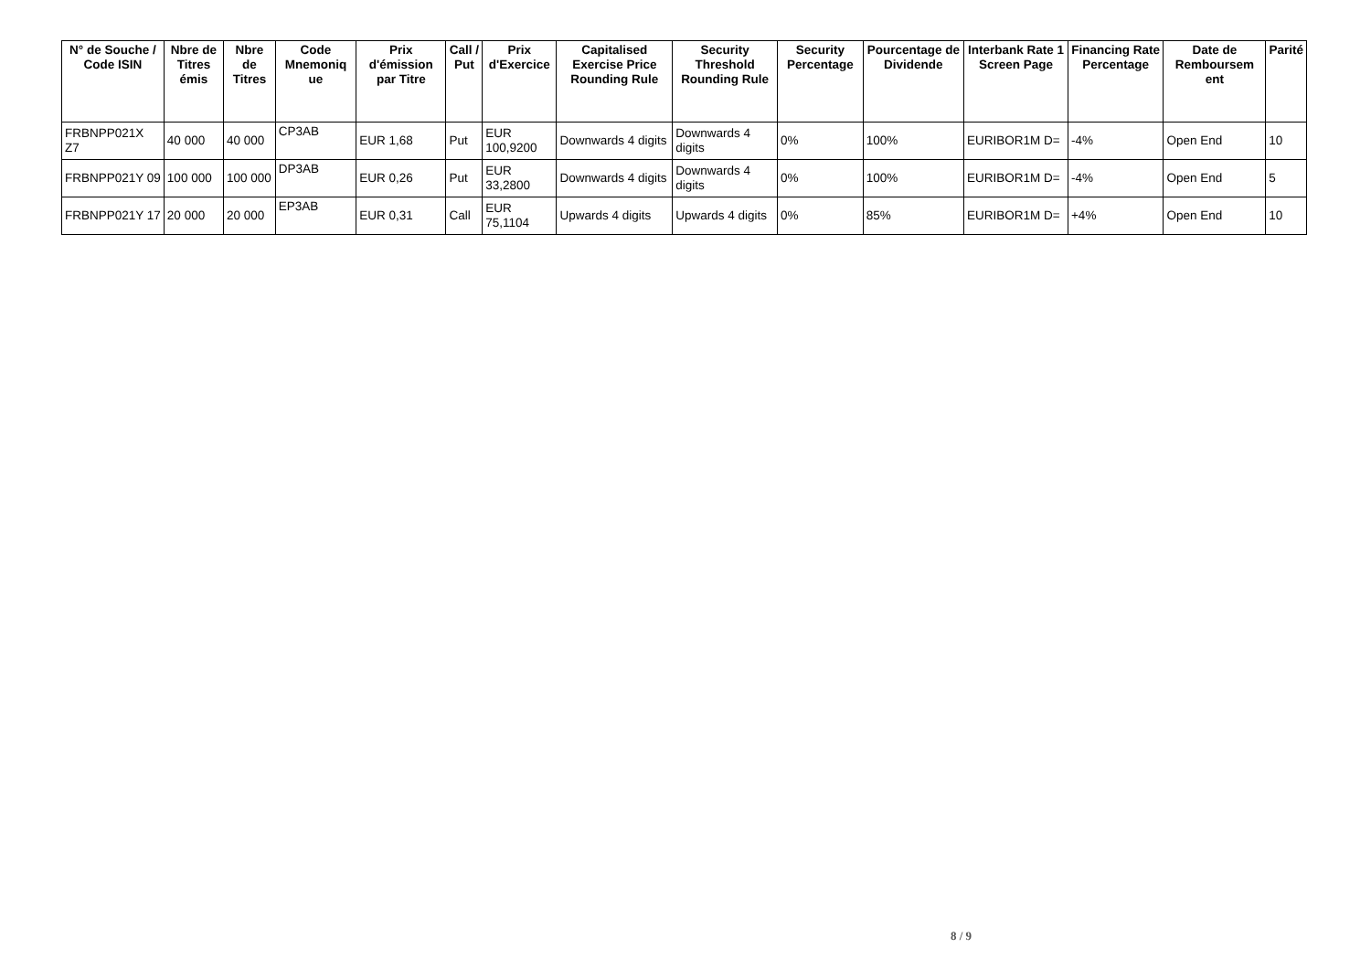| N° de Souche / Code ISIN | Nbre de Titres émis | Nbre de Titres | Code Mnemoniq ue | Prix d'émission par Titre | Call / Put | Prix d'Exercice | Capitalised Exercise Price Rounding Rule | Security Threshold Rounding Rule | Security Percentage | Pourcentage de Dividende | Interbank Rate 1 Screen Page | Financing Rate Percentage | Date de Remboursem ent | Parité |
| --- | --- | --- | --- | --- | --- | --- | --- | --- | --- | --- | --- | --- | --- | --- |
| FRBNPP021X Z7 | 40 000 | 40 000 | CP3AB | EUR 1,68 | Put | EUR 100,9200 | Downwards 4 digits | Downwards 4 digits | 0% | 100% | EURIBOR1M D= | -4% | Open End | 10 |
| FRBNPP021Y 09 | 100 000 | 100 000 | DP3AB | EUR 0,26 | Put | EUR 33,2800 | Downwards 4 digits | Downwards 4 digits | 0% | 100% | EURIBOR1M D= | -4% | Open End | 5 |
| FRBNPP021Y 17 | 20 000 | 20 000 | EP3AB | EUR 0,31 | Call | EUR 75,1104 | Upwards 4 digits | Upwards 4 digits | 0% | 85% | EURIBOR1M D= | +4% | Open End | 10 |
8 / 9